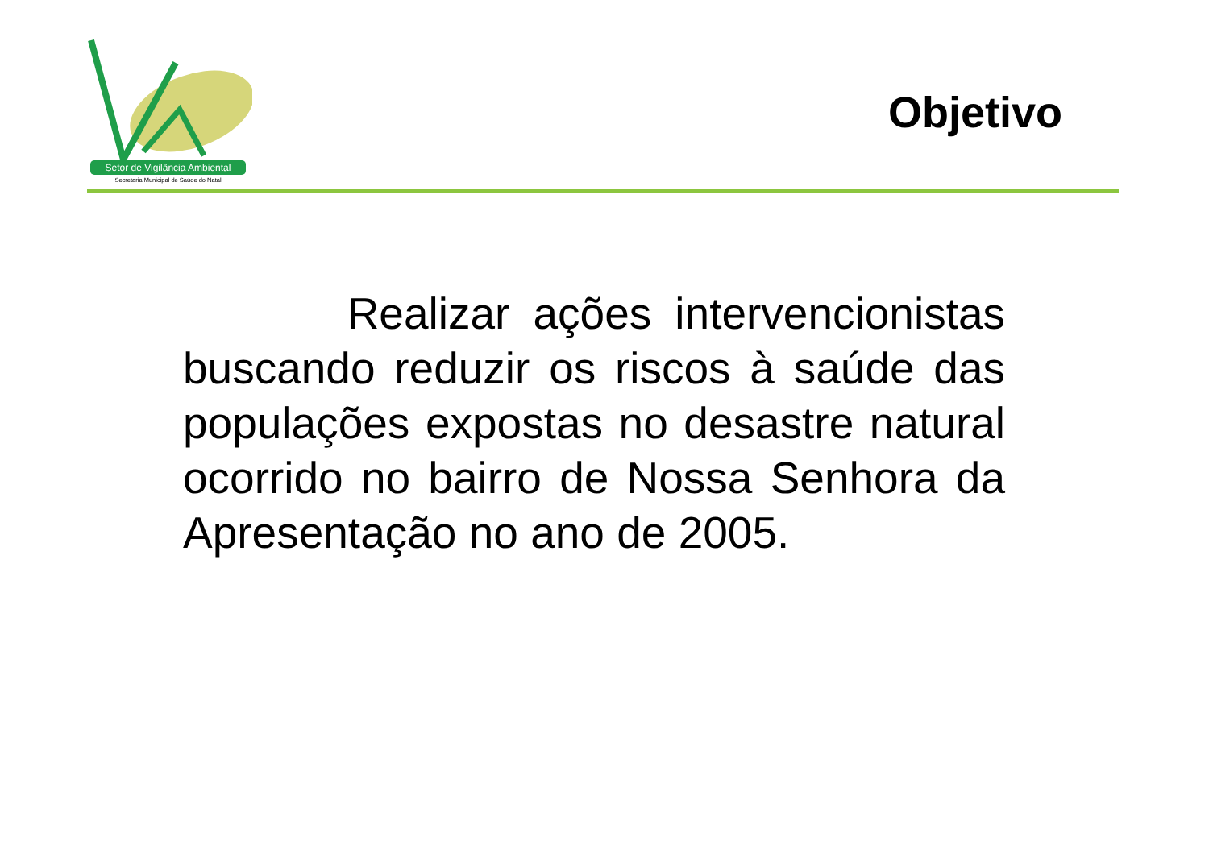Setor de Vigilância Ambiental
Secretaria Municipal de Saúde do Natal
Objetivo
Realizar ações intervencionistas buscando reduzir os riscos à saúde das populações expostas no desastre natural ocorrido no bairro de Nossa Senhora da Apresentação no ano de 2005.